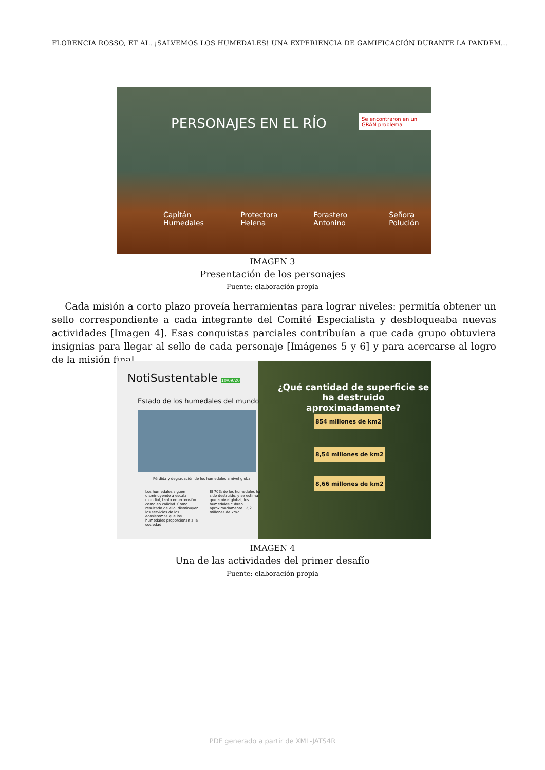FLORENCIA ROSSO, ET AL. ¡SALVEMOS LOS HUMEDALES! UNA EXPERIENCIA DE GAMIFICACIÓN DURANTE LA PANDEM...
PERSONAJES EN EL RÍO
Se encontraron en un GRAN problema
Capitán Humedales Protectora Helena Forastero Antonino Señora Polución
IMAGEN 3
Presentación de los personajes
Fuente: elaboración propia
Cada misión a corto plazo proveía herramientas para lograr niveles: permitía obtener un sello correspondiente a cada integrante del Comité Especialista y desbloqueaba nuevas actividades [Imagen 4]. Esas conquistas parciales contribuían a que cada grupo obtuviera insignias para llegar al sello de cada personaje [Imágenes 5 y 6] y para acercarse al logro de la misión final.
NotiSustentable 10/09/20
Estado de los humedales del mundo
Pérdida y degradación de los humedales a nivel global
Los humedales siguen disminuyendo a escala mundial, tanto en extensión como en calidad. Como resultado de ello, disminuyen los servicios de los ecosistemas que los humedales proporcionan a la sociedad.
El 70% de los humedales ha sido destruido, y se estima que a nivel global, los humedales cubren aproximadamente 12,2 millones de km2
¿Qué cantidad de superficie se ha destruido aproximadamente?
854 millones de km2
8,54 millones de km2
8,66 millones de km2
IMAGEN 4
Una de las actividades del primer desafío
Fuente: elaboración propia
PDF generado a partir de XML-JATS4R